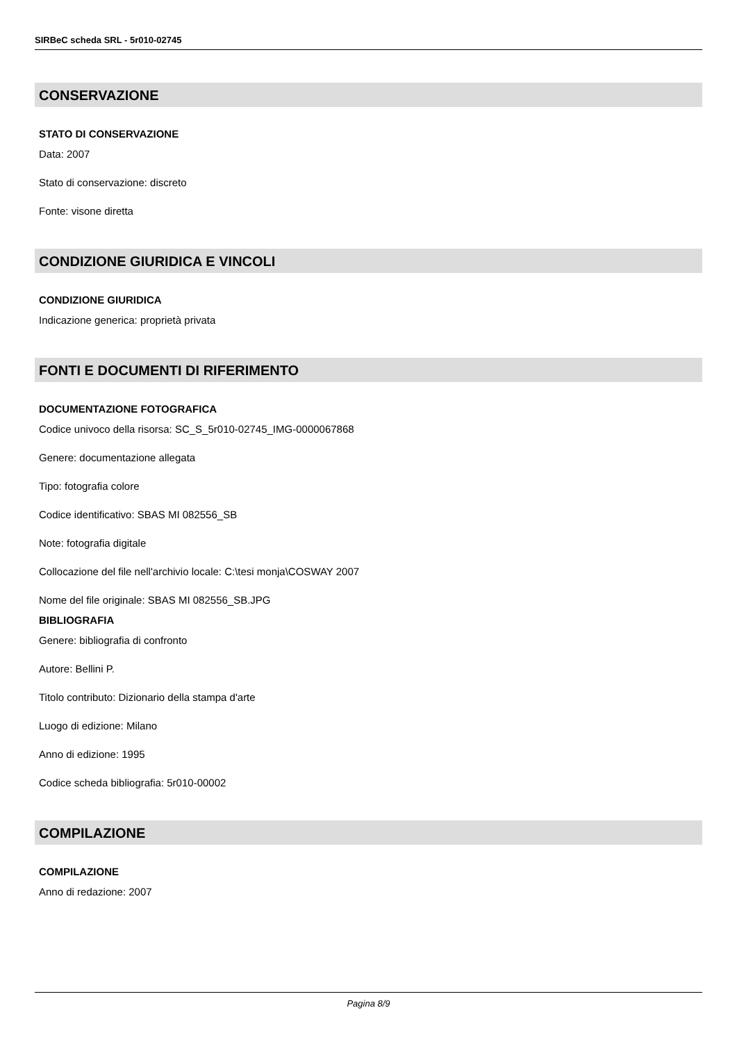SIRBeC scheda SRL - 5r010-02745
CONSERVAZIONE
STATO DI CONSERVAZIONE
Data: 2007
Stato di conservazione: discreto
Fonte: visone diretta
CONDIZIONE GIURIDICA E VINCOLI
CONDIZIONE GIURIDICA
Indicazione generica: proprietà privata
FONTI E DOCUMENTI DI RIFERIMENTO
DOCUMENTAZIONE FOTOGRAFICA
Codice univoco della risorsa: SC_S_5r010-02745_IMG-0000067868
Genere: documentazione allegata
Tipo: fotografia colore
Codice identificativo: SBAS MI 082556_SB
Note: fotografia digitale
Collocazione del file nell'archivio locale: C:\tesi monja\COSWAY 2007
Nome del file originale: SBAS MI 082556_SB.JPG
BIBLIOGRAFIA
Genere: bibliografia di confronto
Autore: Bellini P.
Titolo contributo: Dizionario della stampa d'arte
Luogo di edizione: Milano
Anno di edizione: 1995
Codice scheda bibliografia: 5r010-00002
COMPILAZIONE
COMPILAZIONE
Anno di redazione: 2007
Pagina 8/9